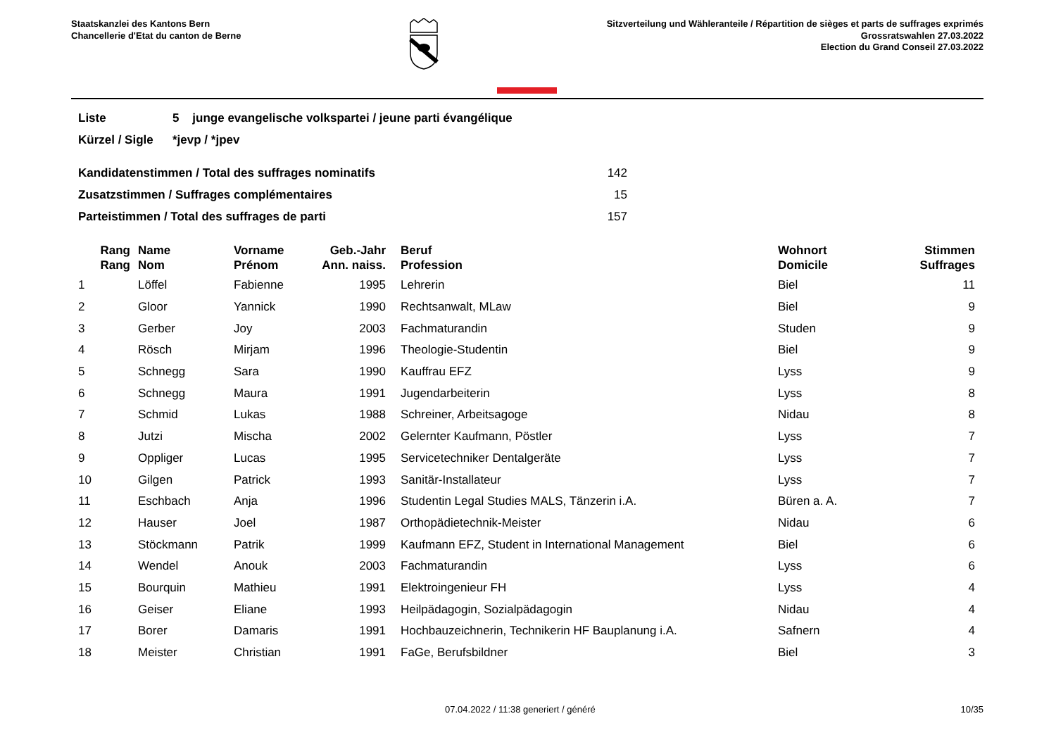Staatskanzlei des Kantons Bern
Chancellerie d'Etat du canton de Berne
Sitzverteilung und Wähleranteile / Répartition de sièges et parts de suffrages exprimés
Grossratswahlen 27.03.2022
Election du Grand Conseil 27.03.2022
| Liste | 5 junge evangelische volkspartei / jeune parti évangélique |
| Kürzel / Sigle | *jevp / *jpev |
| Kandidatenstimmen / Total des suffrages nominatifs | 142 |
| Zusatzstimmen / Suffrages complémentaires | 15 |
| Parteistimmen / Total des suffrages de parti | 157 |
| Rang Rang | Name Nom | Vorname Prénom | Geb.-Jahr Ann. naiss. | Beruf Profession | Wohnort Domicile | Stimmen Suffrages |
| --- | --- | --- | --- | --- | --- | --- |
| 1 | Löffel | Fabienne | 1995 | Lehrerin | Biel | 11 |
| 2 | Gloor | Yannick | 1990 | Rechtsanwalt, MLaw | Biel | 9 |
| 3 | Gerber | Joy | 2003 | Fachmaturandin | Studen | 9 |
| 4 | Rösch | Mirjam | 1996 | Theologie-Studentin | Biel | 9 |
| 5 | Schnegg | Sara | 1990 | Kauffrau EFZ | Lyss | 9 |
| 6 | Schnegg | Maura | 1991 | Jugendarbeiterin | Lyss | 8 |
| 7 | Schmid | Lukas | 1988 | Schreiner, Arbeitsagoge | Nidau | 8 |
| 8 | Jutzi | Mischa | 2002 | Gelernter Kaufmann, Pöstler | Lyss | 7 |
| 9 | Oppliger | Lucas | 1995 | Servicetechniker Dentalgeräte | Lyss | 7 |
| 10 | Gilgen | Patrick | 1993 | Sanitär-Installateur | Lyss | 7 |
| 11 | Eschbach | Anja | 1996 | Studentin Legal Studies MALS, Tänzerin i.A. | Büren a. A. | 7 |
| 12 | Hauser | Joel | 1987 | Orthopädietechnik-Meister | Nidau | 6 |
| 13 | Stöckmann | Patrik | 1999 | Kaufmann EFZ, Student in International Management | Biel | 6 |
| 14 | Wendel | Anouk | 2003 | Fachmaturandin | Lyss | 6 |
| 15 | Bourquin | Mathieu | 1991 | Elektroingenieur FH | Lyss | 4 |
| 16 | Geiser | Eliane | 1993 | Heilpädagogin, Sozialpädagogin | Nidau | 4 |
| 17 | Borer | Damaris | 1991 | Hochbauzeichnerin, Technikerin HF Bauplanung i.A. | Safnern | 4 |
| 18 | Meister | Christian | 1991 | FaGe, Berufsbildner | Biel | 3 |
07.04.2022 / 11:38 generiert / généré 10/35